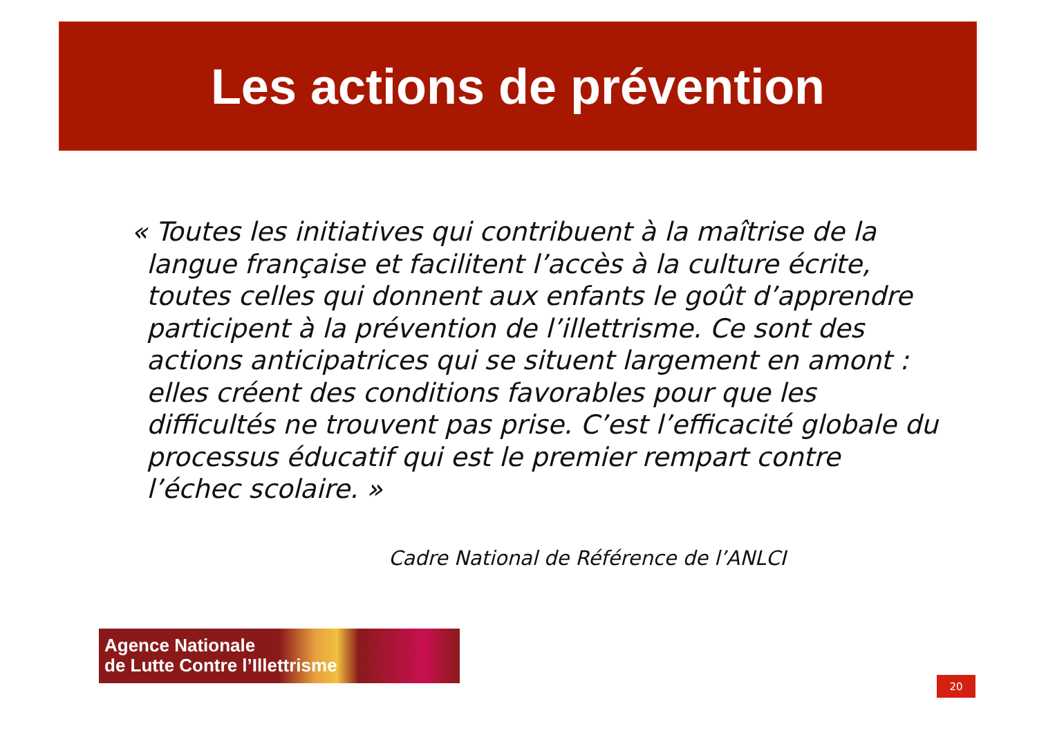Les actions de prévention
« Toutes les initiatives qui contribuent à la maîtrise de la langue française et facilitent l’accès à la culture écrite, toutes celles qui donnent aux enfants le goût d’apprendre participent à la prévention de l’illettrisme. Ce sont des actions anticipatrices qui se situent largement en amont : elles créent des conditions favorables pour que les difficultés ne trouvent pas prise. C’est l’efficacité globale du processus éducatif qui est le premier rempart contre l’échec scolaire. »
Cadre National de Référence de l’ANLCI
Agence Nationale
de Lutte Contre l’Illettrisme
20